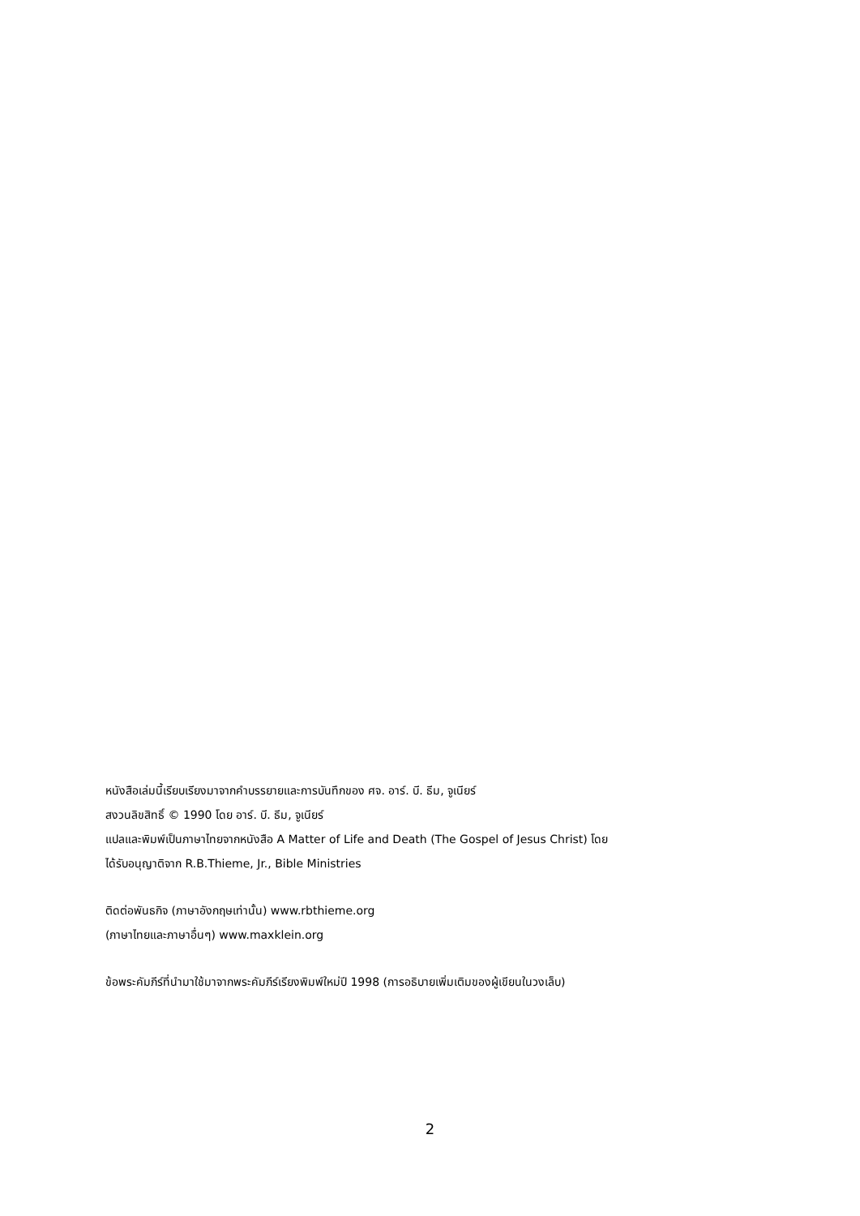หนังสือเล่มนี้เรียบเรียงมาจากคำบรรยายและการบันทึกของ ศจ. อาร์. บี. ธีม, จูเนียร์
สงวนลิขสิทธิ์ © 1990 โดย อาร์. บี. ธีม, จูเนียร์
แปลและพิมพ์เป็นภาษาไทยจากหนังสือ A Matter of Life and Death (The Gospel of Jesus Christ) โดย
ได้รับอนุญาติจาก R.B.Thieme, Jr., Bible Ministries
ติดต่อพันธกิจ (ภาษาอังกฤษเท่านั้น) www.rbthieme.org
(ภาษาไทยและภาษาอื่นๆ) www.maxklein.org
ข้อพระคัมภีร์ที่นำมาใช้มาจากพระคัมภีร์เรียงพิมพ์ใหม่ปี 1998 (การอธิบายเพิ่มเติมของผู้เขียนในวงเล็บ)
2